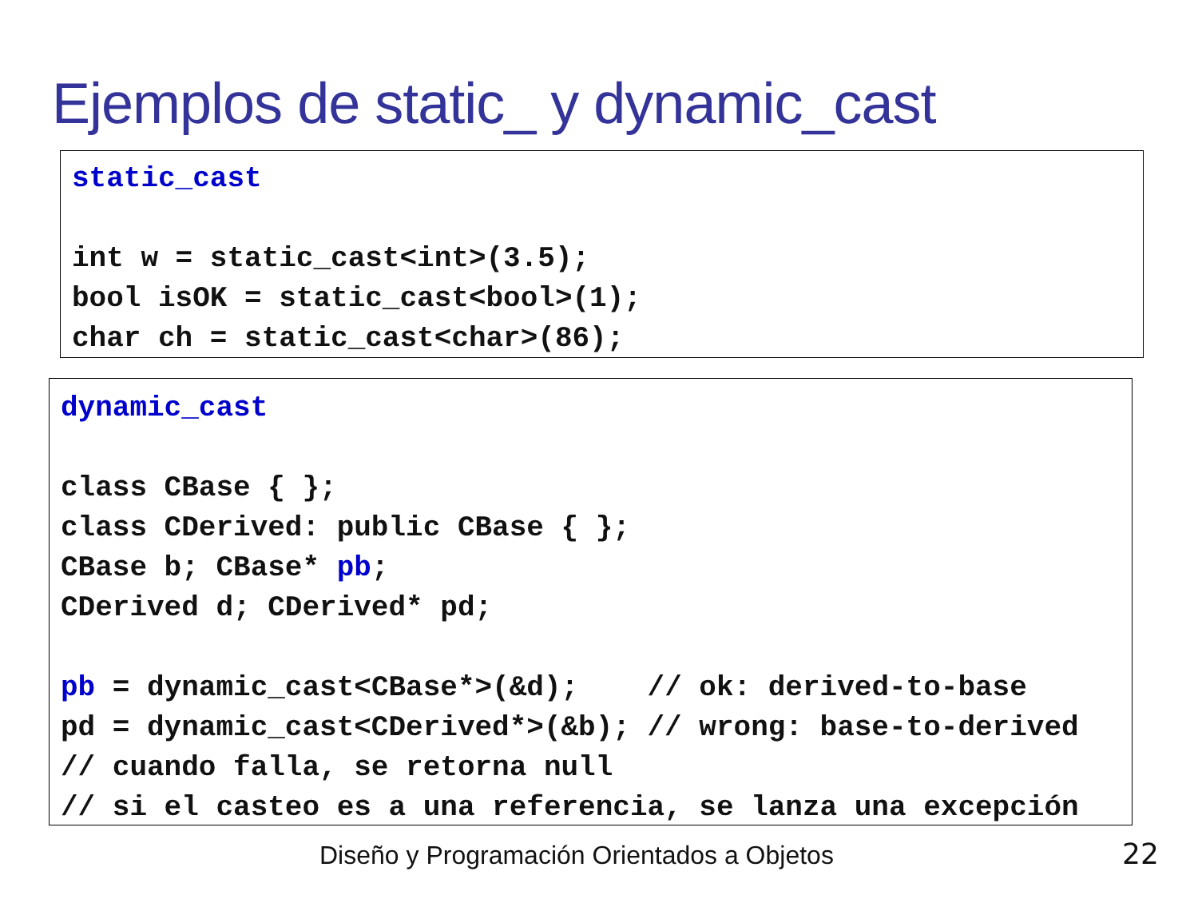Ejemplos de static_ y dynamic_cast
static_cast int w = static_cast<int>(3.5); bool isOK = static_cast<bool>(1); char ch = static_cast<char>(86);
dynamic_cast class CBase { }; class CDerived: public CBase { }; CBase b; CBase* pb; CDerived d; CDerived* pd; pb = dynamic_cast<CBase*>(&d); // ok: derived-to-base pd = dynamic_cast<CDerived*>(&b); // wrong: base-to-derived // cuando falla, se retorna null // si el casteo es a una referencia, se lanza una excepción
Diseño y Programación Orientados a Objetos
22